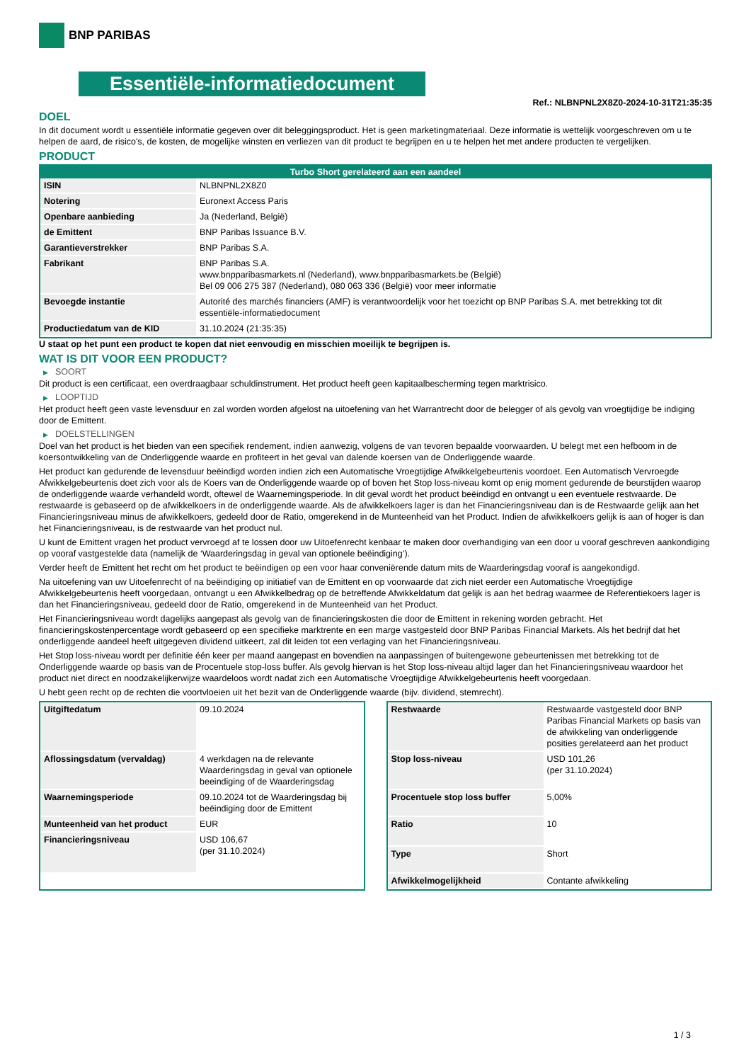BNP PARIBAS
Essentiële-informatiedocument
Ref.: NLBNPNL2X8Z0-2024-10-31T21:35:35
DOEL
In dit document wordt u essentiële informatie gegeven over dit beleggingsproduct. Het is geen marketingmateriaal. Deze informatie is wettelijk voorgeschreven om u te helpen de aard, de risico's, de kosten, de mogelijke winsten en verliezen van dit product te begrijpen en u te helpen het met andere producten te vergelijken.
PRODUCT
Turbo Short gerelateerd aan een aandeel
| ISIN | NLBNPNL2X8Z0 |
| Notering | Euronext Access Paris |
| Openbare aanbieding | Ja (Nederland, België) |
| de Emittent | BNP Paribas Issuance B.V. |
| Garantieverstrekker | BNP Paribas S.A. |
| Fabrikant | BNP Paribas S.A. www.bnpparibasmarkets.nl (Nederland), www.bnpparibasmarkets.be (België) Bel 09 006 275 387 (Nederland), 080 063 336 (België) voor meer informatie |
| Bevoegde instantie | Autorité des marchés financiers (AMF) is verantwoordelijk voor het toezicht op BNP Paribas S.A. met betrekking tot dit essentiële-informatiedocument |
| Productiedatum van de KID | 31.10.2024 (21:35:35) |
U staat op het punt een product te kopen dat niet eenvoudig en misschien moeilijk te begrijpen is.
WAT IS DIT VOOR EEN PRODUCT?
▶ SOORT
Dit product is een certificaat, een overdraagbaar schuldinstrument. Het product heeft geen kapitaalbescherming tegen marktrisico.
▶ LOOPTIJD
Het product heeft geen vaste levensduur en zal worden worden afgelost na uitoefening van het Warrantrecht door de belegger of als gevolg van vroegtijdige be indiging door de Emittent.
▶ DOELSTELLINGEN
Doel van het product is het bieden van een specifiek rendement, indien aanwezig, volgens de van tevoren bepaalde voorwaarden. U belegt met een hefboom in de koersontwikkeling van de Onderliggende waarde en profiteert in het geval van dalende koersen van de Onderliggende waarde.
Het product kan gedurende de levensduur beëindigd worden indien zich een Automatische Vroegtijdige Afwikkelgebeurtenis voordoet. Een Automatisch Vervroegde Afwikkelgebeurtenis doet zich voor als de Koers van de Onderliggende waarde op of boven het Stop loss-niveau komt op enig moment gedurende de beurstijden waarop de onderliggende waarde verhandeld wordt, oftewel de Waarnemingsperiode. In dit geval wordt het product beëindigd en ontvangt u een eventuele restwaarde. De restwaarde is gebaseerd op de afwikkelkoers in de onderliggende waarde. Als de afwikkelkoers lager is dan het Financieringsniveau dan is de Restwaarde gelijk aan het Financieringsniveau minus de afwikkelkoers, gedeeld door de Ratio, omgerekend in de Munteenheid van het Product. Indien de afwikkelkoers gelijk is aan of hoger is dan het Financieringsniveau, is de restwaarde van het product nul.
U kunt de Emittent vragen het product vervroegd af te lossen door uw Uitoefenrecht kenbaar te maken door overhandiging van een door u vooraf geschreven aankondiging op vooraf vastgestelde data (namelijk de ‘Waarderingsdag in geval van optionele beëindiging’).
Verder heeft de Emittent het recht om het product te beëindigen op een voor haar conveniërende datum mits de Waarderingsdag vooraf is aangekondigd.
Na uitoefening van uw Uitoefenrecht of na beëindiging op initiatief van de Emittent en op voorwaarde dat zich niet eerder een Automatische Vroegtijdige Afwikkelgebeurtenis heeft voorgedaan, ontvangt u een Afwikkelbedrag op de betreffende Afwikkeldatum dat gelijk is aan het bedrag waarmee de Referentiekoers lager is dan het Financieringsniveau, gedeeld door de Ratio, omgerekend in de Munteenheid van het Product.
Het Financieringsniveau wordt dagelijks aangepast als gevolg van de financieringskosten die door de Emittent in rekening worden gebracht. Het financieringskostenpercentage wordt gebaseerd op een specifieke marktrente en een marge vastgesteld door BNP Paribas Financial Markets. Als het bedrijf dat het onderliggende aandeel heeft uitgegeven dividend uitkeert, zal dit leiden tot een verlaging van het Financieringsniveau.
Het Stop loss-niveau wordt per definitie één keer per maand aangepast en bovendien na aanpassingen of buitengewone gebeurtenissen met betrekking tot de Onderliggende waarde op basis van de Procentuele stop-loss buffer. Als gevolg hiervan is het Stop loss-niveau altijd lager dan het Financieringsniveau waardoor het product niet direct en noodzakelijkerwijze waardeloos wordt nadat zich een Automatische Vroegtijdige Afwikkelgebeurtenis heeft voorgedaan.
U hebt geen recht op de rechten die voortvloeien uit het bezit van de Onderliggende waarde (bijv. dividend, stemrecht).
| Uitgiftedatum | 09.10.2024 |
| Aflossingsdatum (vervaldag) | 4 werkdagen na de relevante Waarderingsdag in geval van optionele beeindiging of de Waarderingsdag |
| Waarnemingsperiode | 09.10.2024 tot de Waarderingsdag bij beëindiging door de Emittent |
| Munteenheid van het product | EUR |
| Financieringsniveau | USD 106,67 (per 31.10.2024) |
| Restwaarde | Restwaarde vastgesteld door BNP Paribas Financial Markets op basis van de afwikkeling van onderliggende posities gerelateerd aan het product |
| Stop loss-niveau | USD 101,26 (per 31.10.2024) |
| Procentuele stop loss buffer | 5,00% |
| Ratio | 10 |
| Type | Short |
| Afwikkelmogelijkheid | Contante afwikkeling |
1 / 3